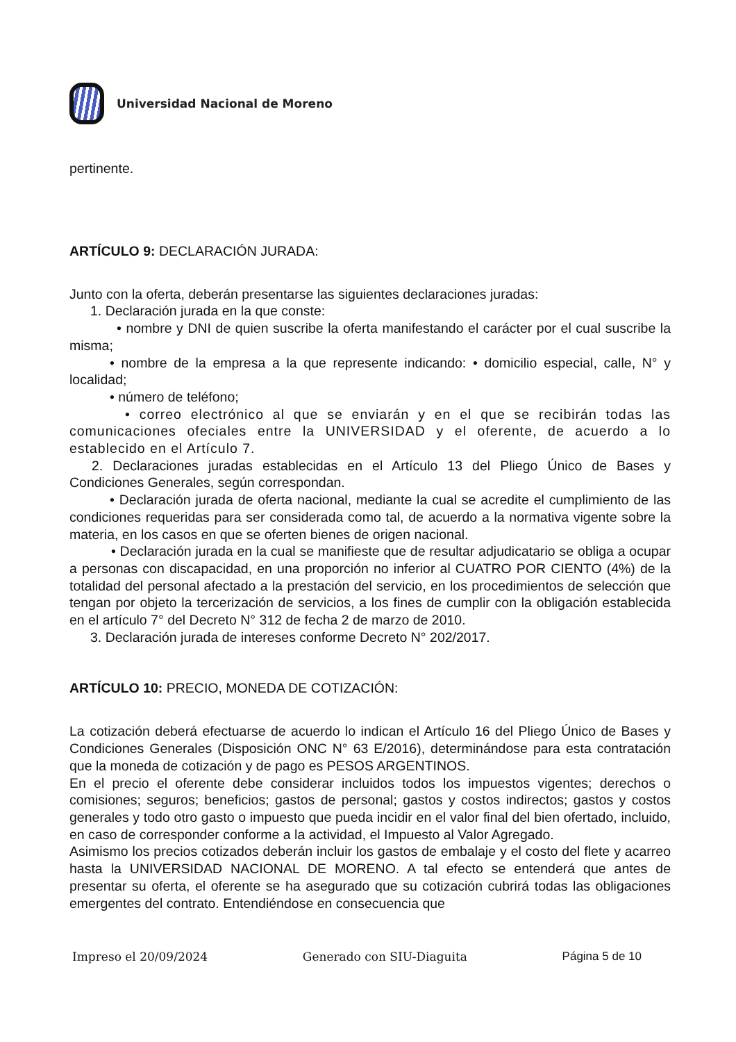Universidad Nacional de Moreno
pertinente.
ARTÍCULO 9: DECLARACIÓN JURADA:
Junto con la oferta, deberán presentarse las siguientes declaraciones juradas:
1. Declaración jurada en la que conste:
• nombre y DNI de quien suscribe la oferta manifestando el carácter por el cual suscribe la misma;
• nombre de la empresa a la que represente indicando: • domicilio especial, calle, N° y localidad;
• número de teléfono;
• correo electrónico al que se enviarán y en el que se recibirán todas las comunicaciones ofeciales entre la UNIVERSIDAD y el oferente, de acuerdo a lo establecido en el Artículo 7.
2. Declaraciones juradas establecidas en el Artículo 13 del Pliego Único de Bases y Condiciones Generales, según correspondan.
• Declaración jurada de oferta nacional, mediante la cual se acredite el cumplimiento de las condiciones requeridas para ser considerada como tal, de acuerdo a la normativa vigente sobre la materia, en los casos en que se oferten bienes de origen nacional.
• Declaración jurada en la cual se manifieste que de resultar adjudicatario se obliga a ocupar a personas con discapacidad, en una proporción no inferior al CUATRO POR CIENTO (4%) de la totalidad del personal afectado a la prestación del servicio, en los procedimientos de selección que tengan por objeto la tercerización de servicios, a los fines de cumplir con la obligación establecida en el artículo 7° del Decreto N° 312 de fecha 2 de marzo de 2010.
3. Declaración jurada de intereses conforme Decreto N° 202/2017.
ARTÍCULO 10: PRECIO, MONEDA DE COTIZACIÓN:
La cotización deberá efectuarse de acuerdo lo indican el Artículo 16 del Pliego Único de Bases y Condiciones Generales (Disposición ONC N° 63 E/2016), determinándose para esta contratación que la moneda de cotización y de pago es PESOS ARGENTINOS.
En el precio el oferente debe considerar incluidos todos los impuestos vigentes; derechos o comisiones; seguros; beneficios; gastos de personal; gastos y costos indirectos; gastos y costos generales y todo otro gasto o impuesto que pueda incidir en el valor final del bien ofertado, incluido, en caso de corresponder conforme a la actividad, el Impuesto al Valor Agregado.
Asimismo los precios cotizados deberán incluir los gastos de embalaje y el costo del flete y acarreo hasta la UNIVERSIDAD NACIONAL DE MORENO. A tal efecto se entenderá que antes de presentar su oferta, el oferente se ha asegurado que su cotización cubrirá todas las obligaciones emergentes del contrato. Entendiéndose en consecuencia que
Impreso el 20/09/2024 Generado con SIU-Diaguita Página 5 de 10